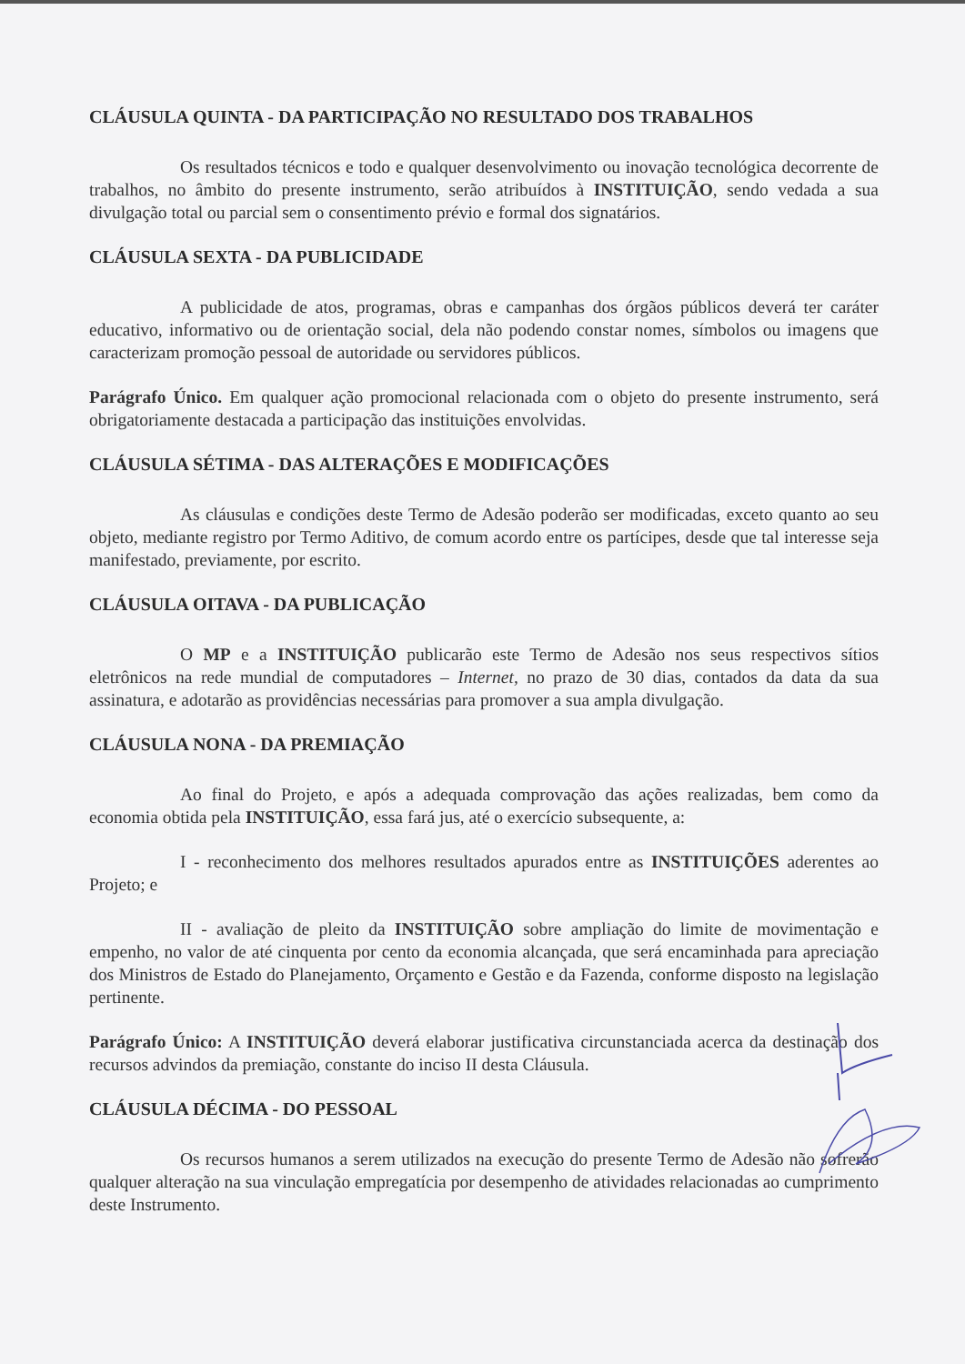CLÁUSULA QUINTA - DA PARTICIPAÇÃO NO RESULTADO DOS TRABALHOS
Os resultados técnicos e todo e qualquer desenvolvimento ou inovação tecnológica decorrente de trabalhos, no âmbito do presente instrumento, serão atribuídos à INSTITUIÇÃO, sendo vedada a sua divulgação total ou parcial sem o consentimento prévio e formal dos signatários.
CLÁUSULA SEXTA - DA PUBLICIDADE
A publicidade de atos, programas, obras e campanhas dos órgãos públicos deverá ter caráter educativo, informativo ou de orientação social, dela não podendo constar nomes, símbolos ou imagens que caracterizam promoção pessoal de autoridade ou servidores públicos.
Parágrafo Único. Em qualquer ação promocional relacionada com o objeto do presente instrumento, será obrigatoriamente destacada a participação das instituições envolvidas.
CLÁUSULA SÉTIMA - DAS ALTERAÇÕES E MODIFICAÇÕES
As cláusulas e condições deste Termo de Adesão poderão ser modificadas, exceto quanto ao seu objeto, mediante registro por Termo Aditivo, de comum acordo entre os partícipes, desde que tal interesse seja manifestado, previamente, por escrito.
CLÁUSULA OITAVA - DA PUBLICAÇÃO
O MP e a INSTITUIÇÃO publicarão este Termo de Adesão nos seus respectivos sítios eletrônicos na rede mundial de computadores – Internet, no prazo de 30 dias, contados da data da sua assinatura, e adotarão as providências necessárias para promover a sua ampla divulgação.
CLÁUSULA NONA - DA PREMIAÇÃO
Ao final do Projeto, e após a adequada comprovação das ações realizadas, bem como da economia obtida pela INSTITUIÇÃO, essa fará jus, até o exercício subsequente, a:
I - reconhecimento dos melhores resultados apurados entre as INSTITUIÇÕES aderentes ao Projeto; e
II - avaliação de pleito da INSTITUIÇÃO sobre ampliação do limite de movimentação e empenho, no valor de até cinquenta por cento da economia alcançada, que será encaminhada para apreciação dos Ministros de Estado do Planejamento, Orçamento e Gestão e da Fazenda, conforme disposto na legislação pertinente.
Parágrafo Único: A INSTITUIÇÃO deverá elaborar justificativa circunstanciada acerca da destinação dos recursos advindos da premiação, constante do inciso II desta Cláusula.
CLÁUSULA DÉCIMA - DO PESSOAL
Os recursos humanos a serem utilizados na execução do presente Termo de Adesão não sofrerão qualquer alteração na sua vinculação empregatícia por desempenho de atividades relacionadas ao cumprimento deste Instrumento.